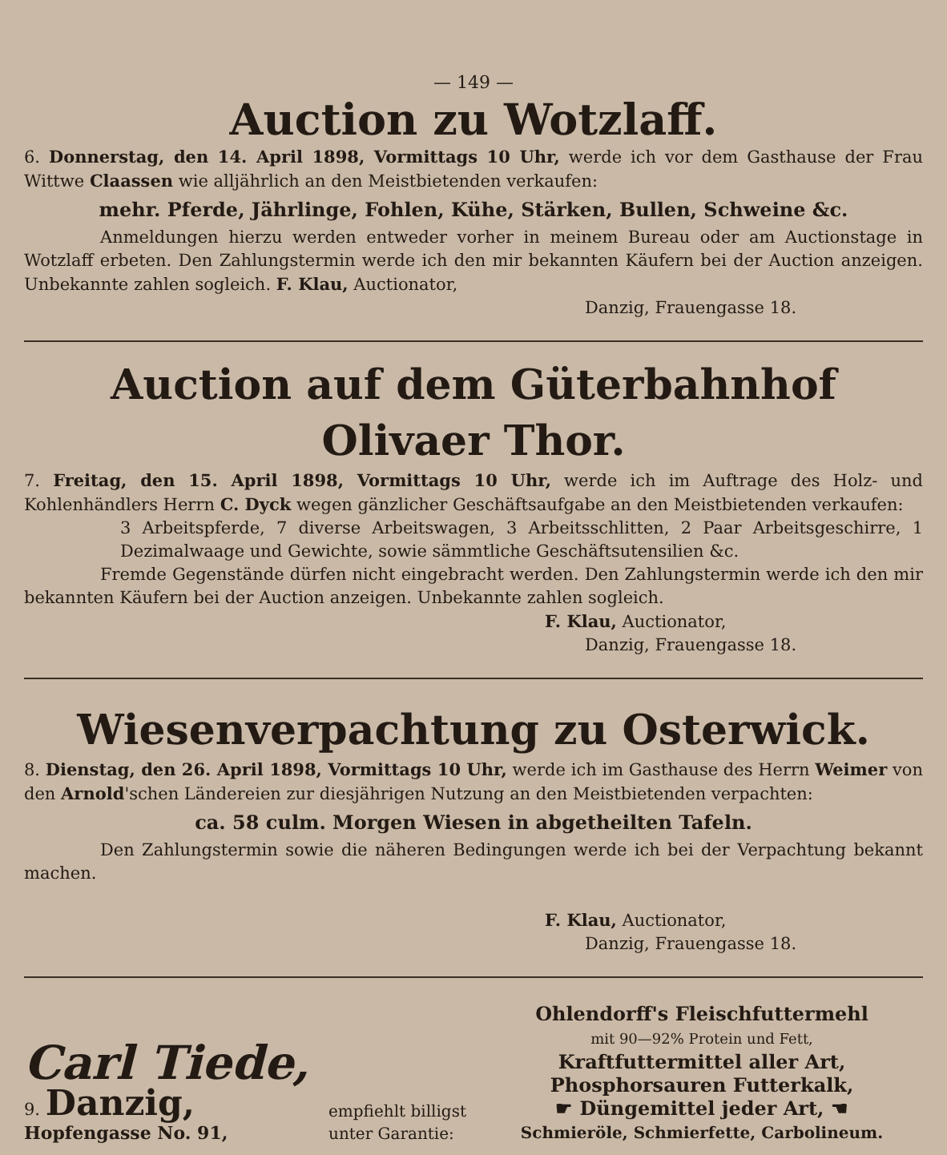— 149 —
Auction zu Wotzlaff.
6. Donnerstag, den 14. April 1898, Vormittags 10 Uhr, werde ich vor dem Gasthause der Frau Wittwe Claassen wie alljährlich an den Meistbietenden verkaufen:
mehr. Pferde, Jährlinge, Fohlen, Kühe, Stärken, Bullen, Schweine &c.
Anmeldungen hierzu werden entweder vorher in meinem Bureau oder am Auctionstage in Wotzlaff erbeten. Den Zahlungstermin werde ich den mir bekannten Käufern bei der Auction anzeigen. Unbekannte zahlen sogleich. F. Klau, Auctionator,
Danzig, Frauengasse 18.
Auction auf dem Güterbahnhof Olivaer Thor.
7. Freitag, den 15. April 1898, Vormittags 10 Uhr, werde ich im Auftrage des Holz- und Kohlenhändlers Herrn C. Dyck wegen gänzlicher Geschäftsaufgabe an den Meistbietenden verkaufen:
3 Arbeitspferde, 7 diverse Arbeitswagen, 3 Arbeitsschlitten, 2 Paar Arbeitsgeschirre, 1 Dezimalwaage und Gewichte, sowie sämmtliche Geschäftsutensilien &c.
Fremde Gegenstände dürfen nicht eingebracht werden. Den Zahlungstermin werde ich den mir bekannten Käufern bei der Auction anzeigen. Unbekannte zahlen sogleich.
F. Klau, Auctionator,
Danzig, Frauengasse 18.
Wiesenverpachtung zu Osterwick.
8. Dienstag, den 26. April 1898, Vormittags 10 Uhr, werde ich im Gasthause des Herrn Weimer von den Arnold'schen Ländereien zur diesjährigen Nutzung an den Meistbietenden verpachten:
ca. 58 culm. Morgen Wiesen in abgetheilten Tafeln.
Den Zahlungstermin sowie die näheren Bedingungen werde ich bei der Verpachtung bekannt machen.
F. Klau, Auctionator,
Danzig, Frauengasse 18.
Carl Tiede,
9. Danzig,
Hopfengasse No. 91,
empfiehlt billigst unter Garantie:
Ohlendorff's Fleischfuttermehl
mit 90—92% Protein und Fett,
Kraftfuttermittel aller Art,
Phosphorsauren Futterkalk,
☛ Düngemittel jeder Art, ☚
Schmieröle, Schmierfette, Carbolineum.